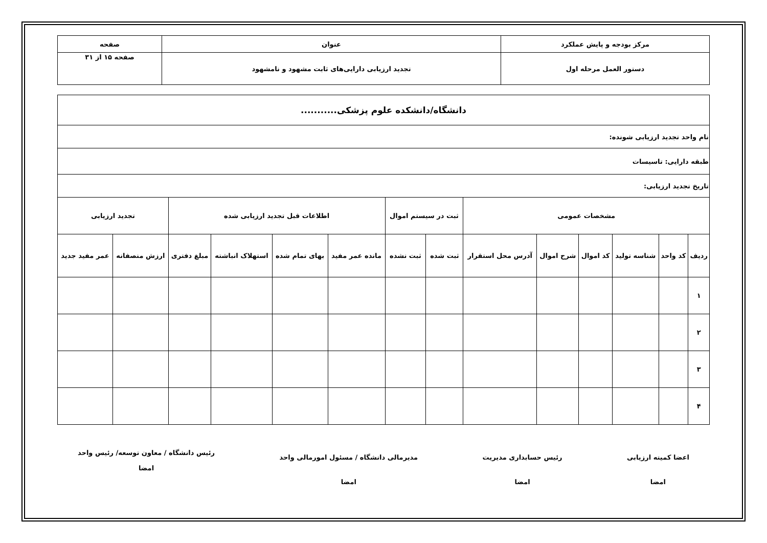| مرکز بودجه و پایش عملکرد | عنوان | صفحه |
| دستور العمل مرحله اول | تجدید ارزیابی دارایی‌های ثابت مشهود و نامشهود | صفحه ۱۵ از ۳۱ |
| دانشگاه/دانشکده علوم پزشکی........... | | | | | | | | | | | | | |
| نام واحد تجدید ارزیابی شونده: | | | | | | | | | | | | | |
| طبقه دارایی: تاسیسات | | | | | | | | | | | | | |
| تاریخ تجدید ارزیابی: | | | | | | | | | | | | | |
| مشخصات عمومی | | | | | | ثبت در سیستم اموال | | اطلاعات قبل تجدید ارزیابی شده | | | | تجدید ارزیابی | |
| ردیف | کد واحد | شناسه تولید | کد اموال | شرح اموال | آدرس محل استقرار | ثبت شده | ثبت نشده | مانده عمر مفید | بهای تمام شده | استهلاک انباشته | مبلغ دفتری | ارزش منصفانه | عمر مفید جدید |
| ۱ | | | | | | | | | | | | | |
| ۲ | | | | | | | | | | | | | |
| ۳ | | | | | | | | | | | | | |
| ۴ | | | | | | | | | | | | | |
اعضا کمیته ارزیابی
امضا
رئیس حسابداری مدیریت
امضا
مدیرمالی دانشگاه / مسئول امورمالی واحد
امضا
رئیس دانشگاه / معاون توسعه/ رئیس واحد
امضا